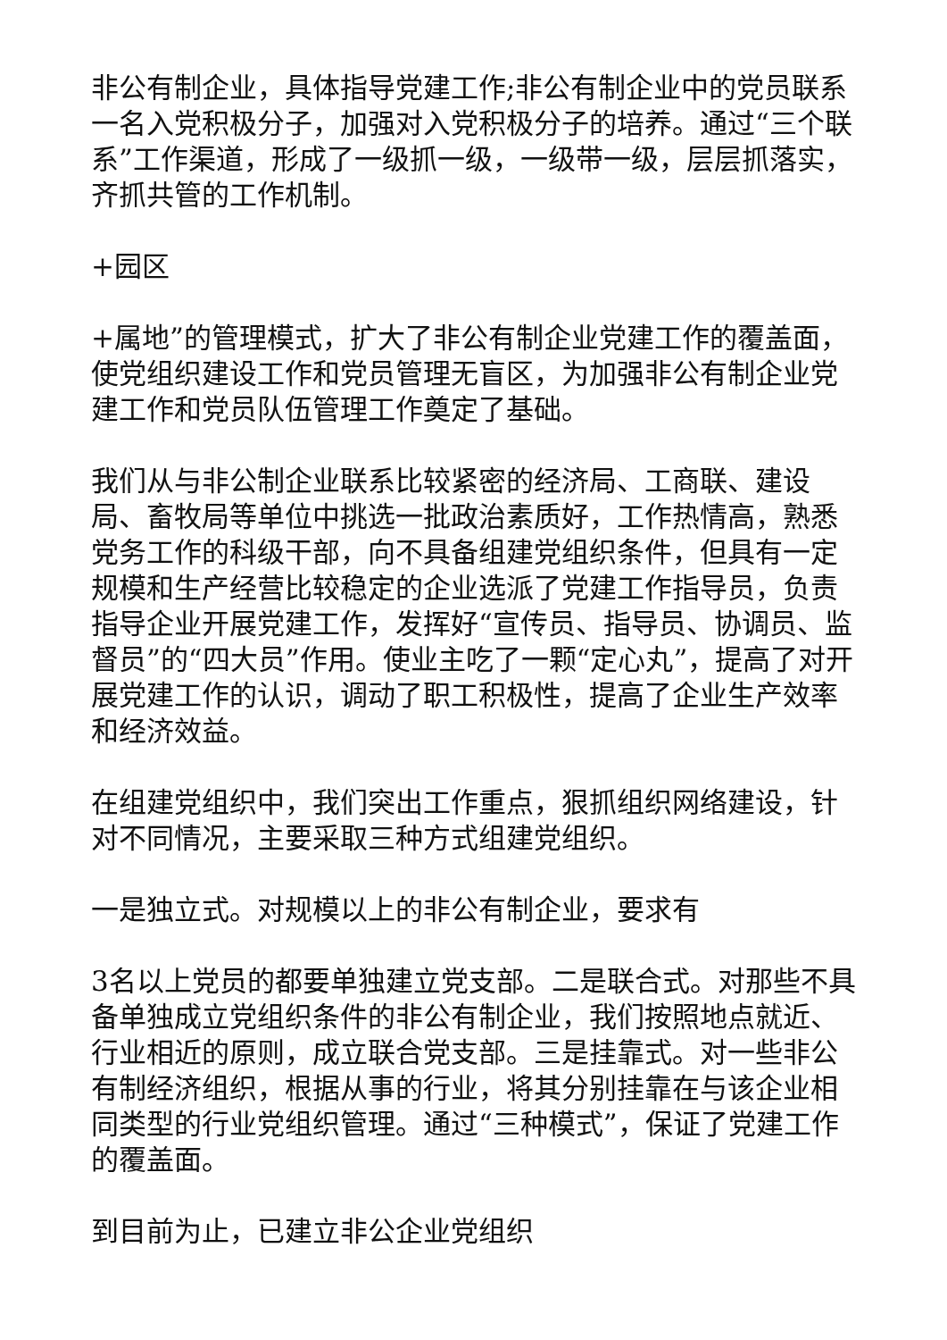非公有制企业，具体指导党建工作;非公有制企业中的党员联系一名入党积极分子，加强对入党积极分子的培养。通过“三个联系”工作渠道，形成了一级抓一级，一级带一级，层层抓落实，齐抓共管的工作机制。
+园区
+属地”的管理模式，扩大了非公有制企业党建工作的覆盖面，使党组织建设工作和党员管理无盲区，为加强非公有制企业党建工作和党员队伍管理工作奠定了基础。
我们从与非公制企业联系比较紧密的经济局、工商联、建设局、畜牧局等单位中挑选一批政治素质好，工作热情高，熟悉党务工作的科级干部，向不具备组建党组织条件，但具有一定规模和生产经营比较稳定的企业选派了党建工作指导员，负责指导企业开展党建工作，发挥好“宣传员、指导员、协调员、监督员”的“四大员”作用。使业主吃了一颗“定心丸”，提高了对开展党建工作的认识，调动了职工积极性，提高了企业生产效率和经济效益。
在组建党组织中，我们突出工作重点，狠抓组织网络建设，针对不同情况，主要采取三种方式组建党组织。
一是独立式。对规模以上的非公有制企业，要求有
3名以上党员的都要单独建立党支部。二是联合式。对那些不具备单独成立党组织条件的非公有制企业，我们按照地点就近、行业相近的原则，成立联合党支部。三是挂靠式。对一些非公有制经济组织，根据从事的行业，将其分别挂靠在与该企业相同类型的行业党组织管理。通过“三种模式”，保证了党建工作的覆盖面。
到目前为止，已建立非公企业党组织